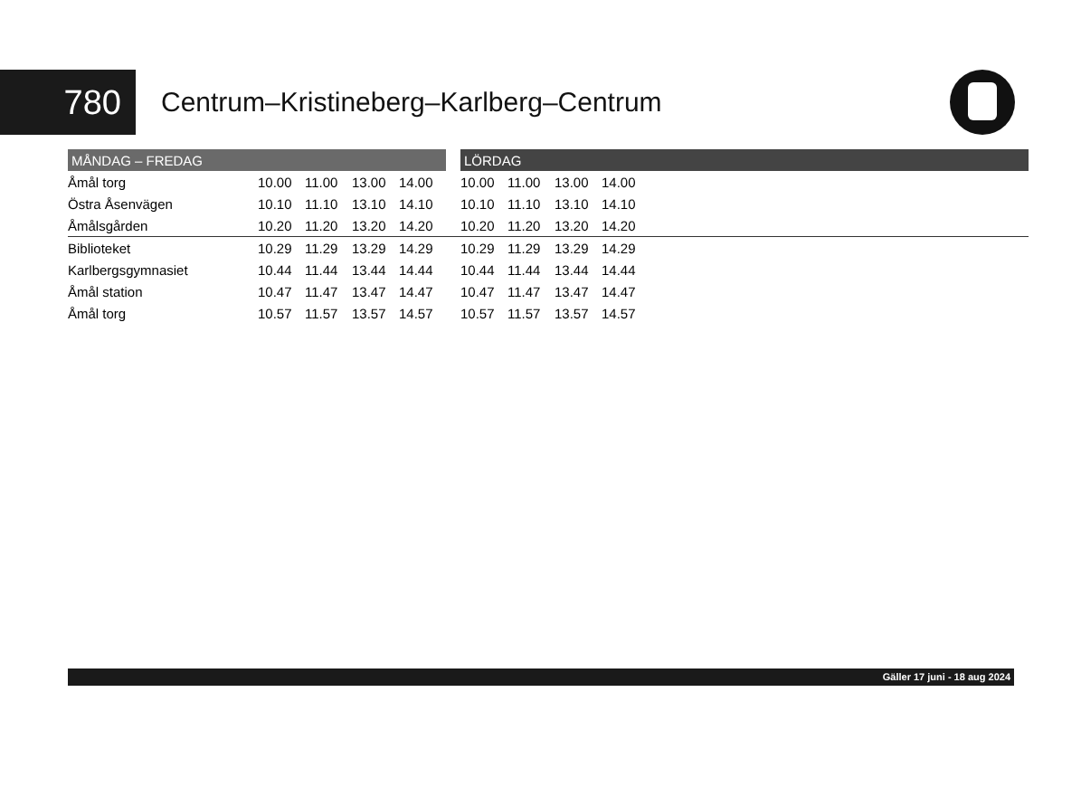780
Centrum–Kristineberg–Karlberg–Centrum
| MÅNDAG – FREDAG | | | | | | LÖRDAG | | | | |
| --- | --- | --- | --- | --- | --- | --- | --- | --- | --- | --- |
| Åmål torg | 10.00 | 11.00 | 13.00 | 14.00 | | 10.00 | 11.00 | 13.00 | 14.00 | |
| Östra Åsenvägen | 10.10 | 11.10 | 13.10 | 14.10 | | 10.10 | 11.10 | 13.10 | 14.10 | |
| Åmålsgården | 10.20 | 11.20 | 13.20 | 14.20 | | 10.20 | 11.20 | 13.20 | 14.20 | |
| Biblioteket | 10.29 | 11.29 | 13.29 | 14.29 | | 10.29 | 11.29 | 13.29 | 14.29 | |
| Karlbergsgymnasiet | 10.44 | 11.44 | 13.44 | 14.44 | | 10.44 | 11.44 | 13.44 | 14.44 | |
| Åmål station | 10.47 | 11.47 | 13.47 | 14.47 | | 10.47 | 11.47 | 13.47 | 14.47 | |
| Åmål torg | 10.57 | 11.57 | 13.57 | 14.57 | | 10.57 | 11.57 | 13.57 | 14.57 | |
Gäller 17 juni - 18 aug 2024